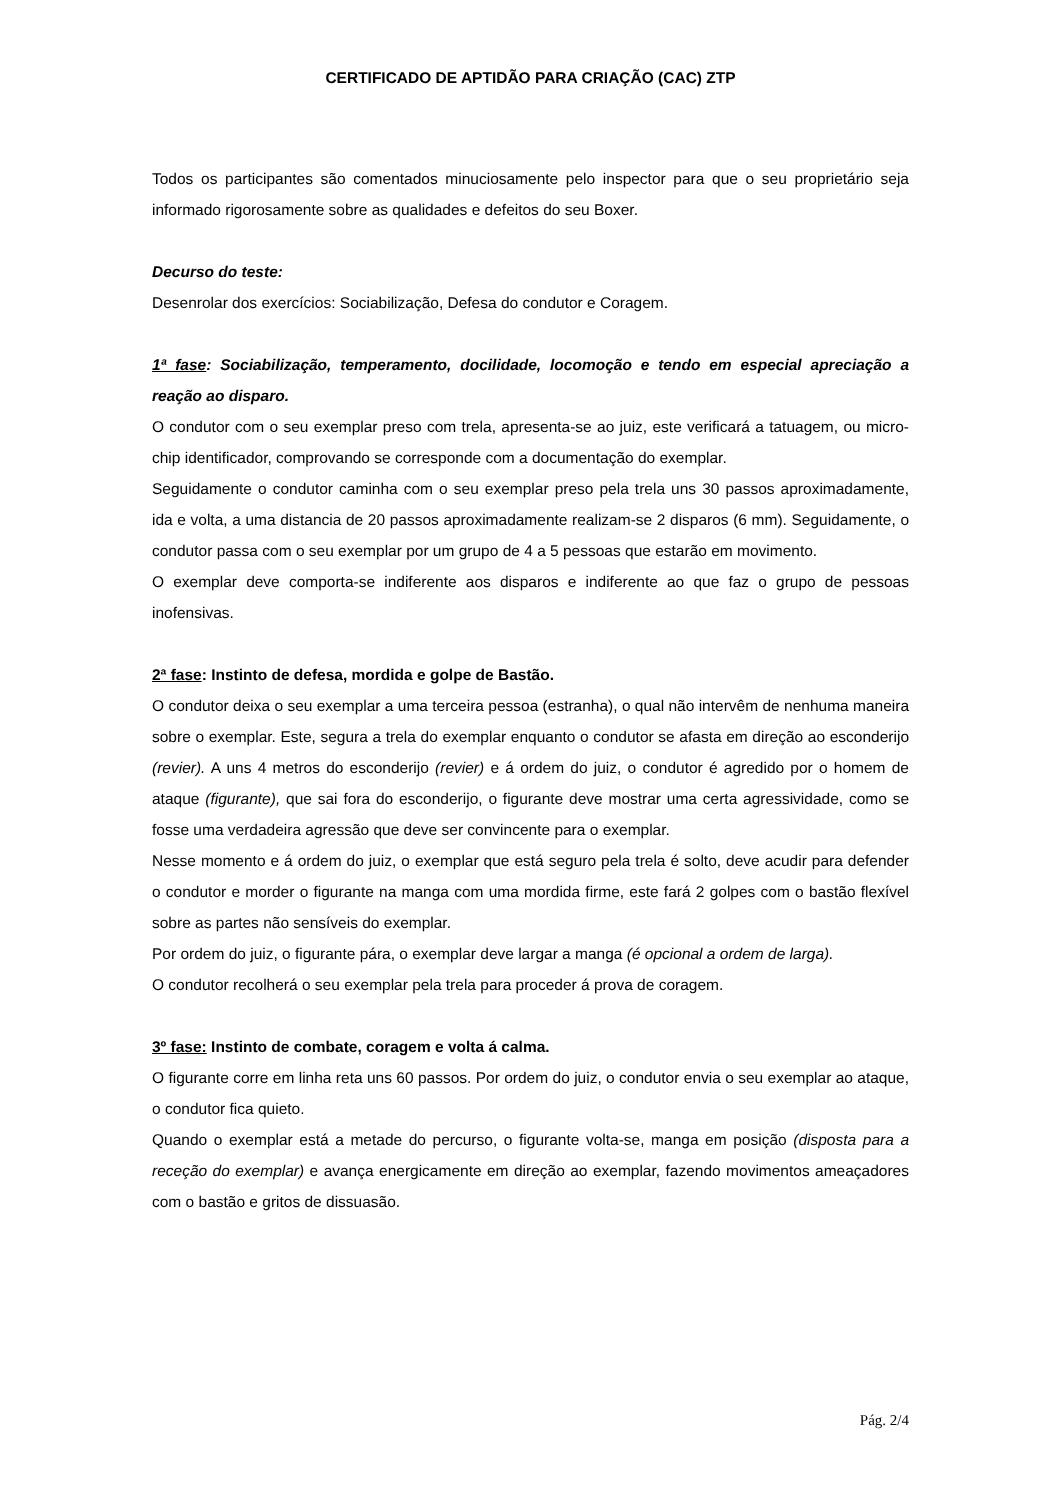CERTIFICADO DE APTIDÃO PARA CRIAÇÃO (CAC) ZTP
Todos os participantes são comentados minuciosamente pelo inspector para que o seu proprietário seja informado rigorosamente sobre as qualidades e defeitos do seu Boxer.
Decurso do teste:
Desenrolar dos exercícios: Sociabilização, Defesa do condutor e Coragem.
1ª fase: Sociabilização, temperamento, docilidade, locomoção e tendo em especial apreciação a reação ao disparo.
O condutor com o seu exemplar preso com trela, apresenta-se ao juiz, este verificará a tatuagem, ou micro-chip identificador, comprovando se corresponde com a documentação do exemplar.
Seguidamente o condutor caminha com o seu exemplar preso pela trela uns 30 passos aproximadamente, ida e volta, a uma distancia de 20 passos aproximadamente realizam-se 2 disparos (6 mm). Seguidamente, o condutor passa com o seu exemplar por um grupo de 4 a 5 pessoas que estarão em movimento.
O exemplar deve comporta-se indiferente aos disparos e indiferente ao que faz o grupo de pessoas inofensivas.
2ª fase: Instinto de defesa, mordida e golpe de Bastão.
O condutor deixa o seu exemplar a uma terceira pessoa (estranha), o qual não intervêm de nenhuma maneira sobre o exemplar. Este, segura a trela do exemplar enquanto o condutor se afasta em direção ao esconderijo (revier). A uns 4 metros do esconderijo (revier) e á ordem do juiz, o condutor é agredido por o homem de ataque (figurante), que sai fora do esconderijo, o figurante deve mostrar uma certa agressividade, como se fosse uma verdadeira agressão que deve ser convincente para o exemplar.
Nesse momento e á ordem do juiz, o exemplar que está seguro pela trela é solto, deve acudir para defender o condutor e morder o figurante na manga com uma mordida firme, este fará 2 golpes com o bastão flexível sobre as partes não sensíveis do exemplar.
Por ordem do juiz, o figurante pára, o exemplar deve largar a manga (é opcional a ordem de larga).
O condutor recolherá o seu exemplar pela trela para proceder á prova de coragem.
3º fase: Instinto de combate, coragem e volta á calma.
O figurante corre em linha reta uns 60 passos. Por ordem do juiz, o condutor envia o seu exemplar ao ataque, o condutor fica quieto.
Quando o exemplar está a metade do percurso, o figurante volta-se, manga em posição (disposta para a receção do exemplar) e avança energicamente em direção ao exemplar, fazendo movimentos ameaçadores com o bastão e gritos de dissuasão.
Pág. 2/4